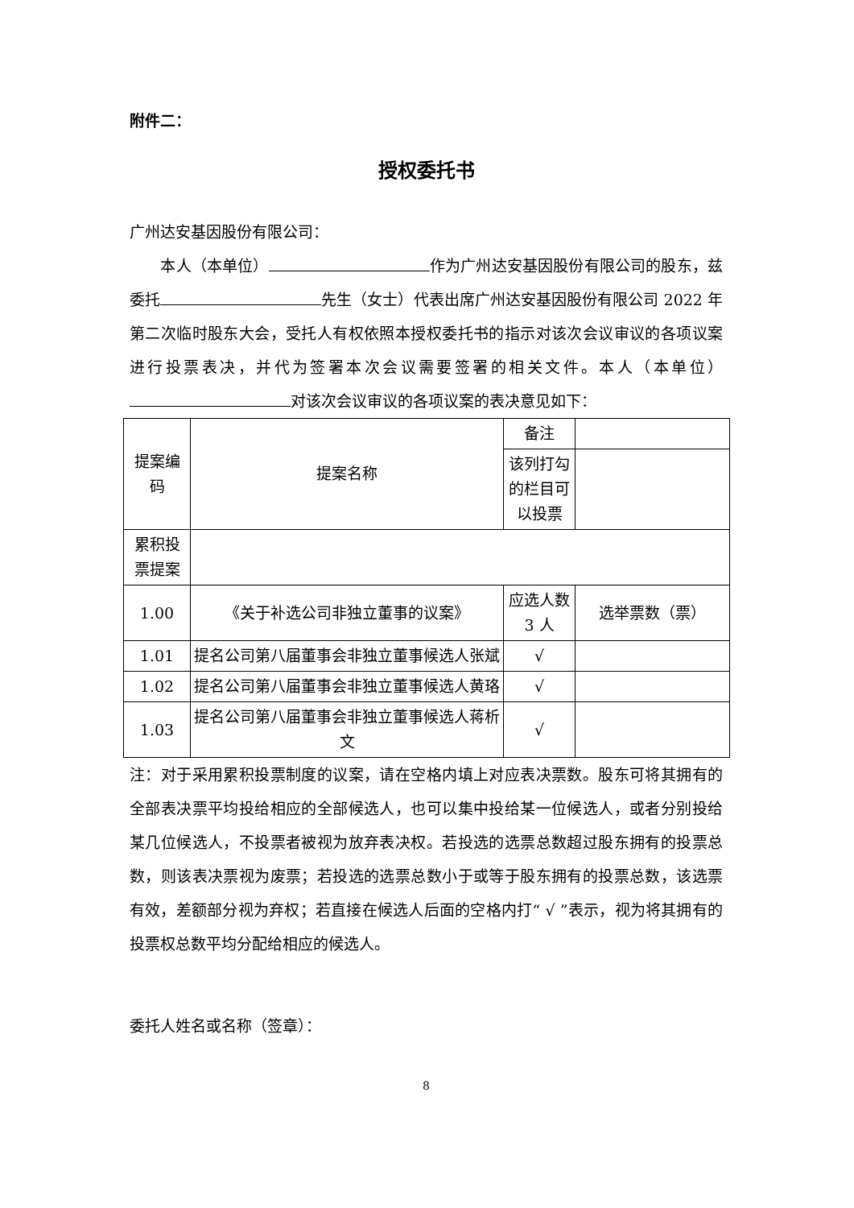附件二：
授权委托书
广州达安基因股份有限公司：
　　本人（本单位） 作为广州达安基因股份有限公司的股东，兹委托 先生（女士）代表出席广州达安基因股份有限公司 2022 年第二次临时股东大会，受托人有权依照本授权委托书的指示对该次会议审议的各项议案进行投票表决，并代为签署本次会议需要签署的相关文件。本人（本单位） 对该次会议审议的各项议案的表决意见如下：
| 提案编码 | 提案名称 | 备注 | |
| | | 该列打勾的栏目可以投票 | |
| 累积投票提案 | | | |
| 1.00 | 《关于补选公司非独立董事的议案》 | 应选人数 3 人 | 选举票数（票） |
| 1.01 | 提名公司第八届董事会非独立董事候选人张斌 | √ | |
| 1.02 | 提名公司第八届董事会非独立董事候选人黄珞 | √ | |
| 1.03 | 提名公司第八届董事会非独立董事候选人蒋析文 | √ | |
注：对于采用累积投票制度的议案，请在空格内填上对应表决票数。股东可将其拥有的全部表决票平均投给相应的全部候选人，也可以集中投给某一位候选人，或者分别投给某几位候选人，不投票者被视为放弃表决权。若投选的选票总数超过股东拥有的投票总数，则该表决票视为废票；若投选的选票总数小于或等于股东拥有的投票总数，该选票有效，差额部分视为弃权；若直接在候选人后面的空格内打“ √ ”表示，视为将其拥有的投票权总数平均分配给相应的候选人。
委托人姓名或名称（签章）：
8